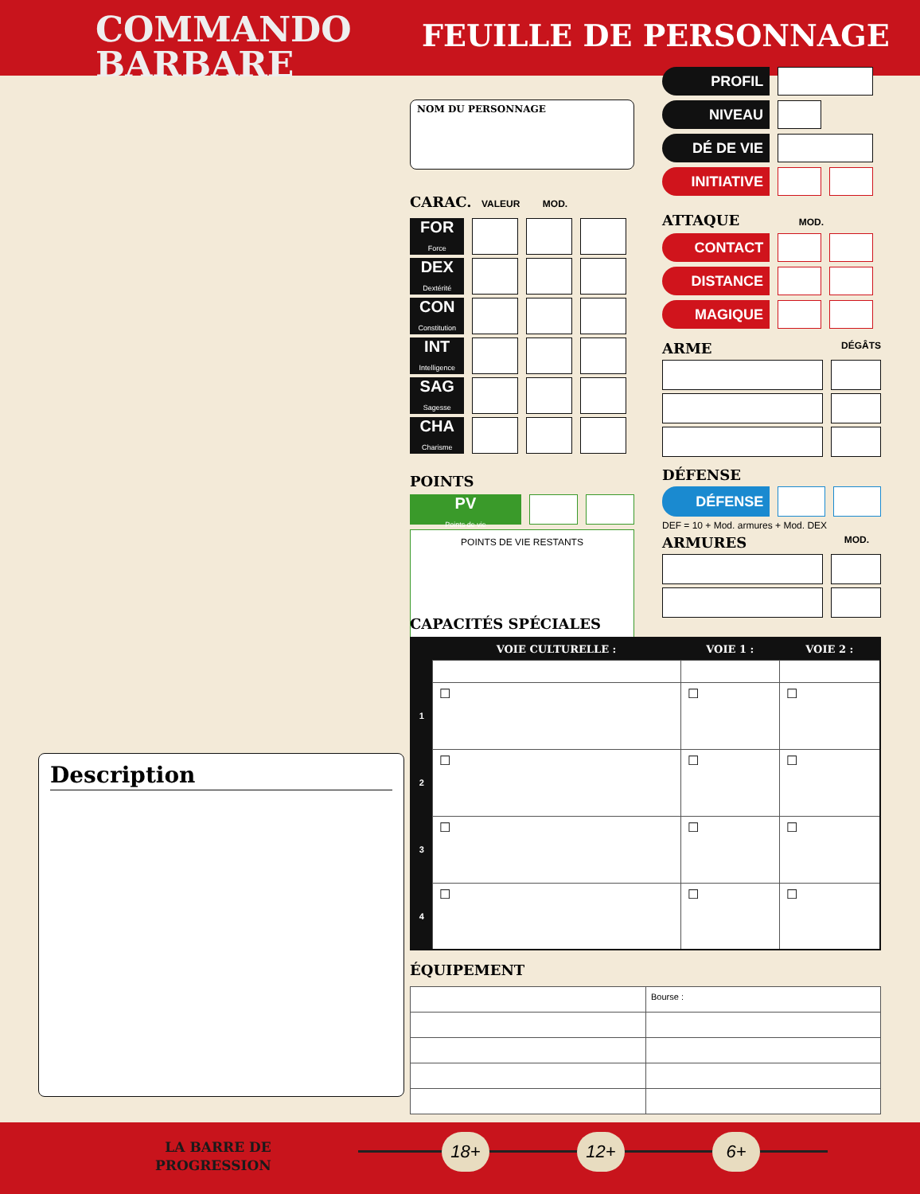COMMANDO
BARBARE
FEUILLE DE PERSONNAGE
NOM DU PERSONNAGE
CARAC. VALEUR MOD.
| FOR Force | | | |
| DEX Dextérité | | | |
| CON Constitution | | | |
| INT Intelligence | | | |
| SAG Sagesse | | | |
| CHA Charisme | | | |
POINTS
PV
Points de vie
POINTS DE VIE RESTANTS
| PROFIL | | |
| NIVEAU | | |
| DÉ DE VIE | | |
| INITIATIVE | | |
ATTAQUE MOD.
| CONTACT | | |
| DISTANCE | | |
| MAGIQUE | | |
ARME DÉGÂTS
DÉFENSE
DÉFENSE
DEF = 10 + Mod. armures + Mod. DEX
ARMURES MOD.
CAPACITÉS SPÉCIALES
| | VOIE CULTURELLE : | VOIE 1 : | VOIE 2 : |
| --- | --- | --- | --- |
| 1 | ☐ | ☐ | ☐ |
| 2 | ☐ | ☐ | ☐ |
| 3 | ☐ | ☐ | ☐ |
| 4 | ☐ | ☐ | ☐ |
ÉQUIPEMENT
| | Bourse : |
Description
LA BARRE DE
PROGRESSION
18+ 12+ 6+